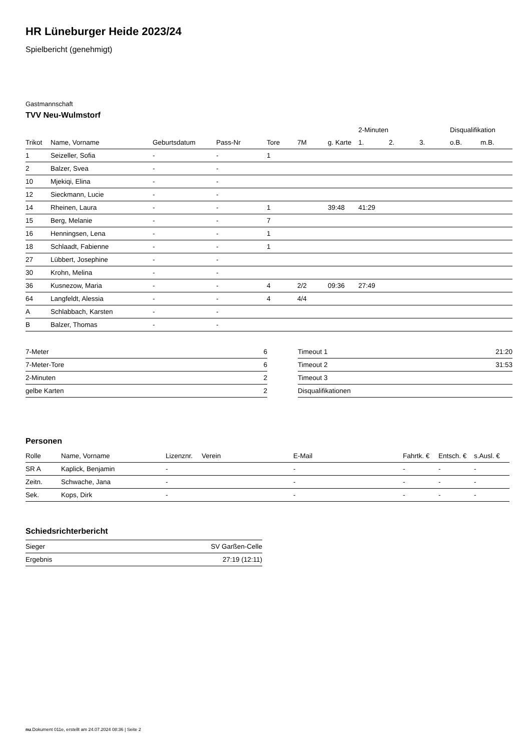HR Lüneburger Heide 2023/24
Spielbericht (genehmigt)
Gastmannschaft
TVV Neu-Wulmstorf
| | | | | | | | 2-Minuten | | | Disqualifikation | |
| --- | --- | --- | --- | --- | --- | --- | --- | --- | --- | --- | --- |
| Trikot | Name, Vorname | Geburtsdatum | Pass-Nr | Tore | 7M | g. Karte | 1. | 2. | 3. | o.B. | m.B. |
| 1 | Seizeller, Sofia | - | - | 1 | | | | | | | |
| 2 | Balzer, Svea | - | - | | | | | | | | |
| 10 | Mjekiqi, Elina | - | - | | | | | | | | |
| 12 | Sieckmann, Lucie | - | - | | | | | | | | |
| 14 | Rheinen, Laura | - | - | 1 | | 39:48 | 41:29 | | | | |
| 15 | Berg, Melanie | - | - | 7 | | | | | | | |
| 16 | Henningsen, Lena | - | - | 1 | | | | | | | |
| 18 | Schlaadt, Fabienne | - | - | 1 | | | | | | | |
| 27 | Lübbert, Josephine | - | - | | | | | | | | |
| 30 | Krohn, Melina | - | - | | | | | | | | |
| 36 | Kusnezow, Maria | - | - | 4 | 2/2 | 09:36 | 27:49 | | | | |
| 64 | Langfeldt, Alessia | - | - | 4 | 4/4 | | | | | | |
| A | Schlabbach, Karsten | - | - | | | | | | | | |
| B | Balzer, Thomas | - | - | | | | | | | | |
| 7-Meter | 6 |
| 7-Meter-Tore | 6 |
| 2-Minuten | 2 |
| gelbe Karten | 2 |
| Timeout 1 | 21:20 |
| Timeout 2 | 31:53 |
| Timeout 3 | |
| Disqualifikationen | |
Personen
| Rolle | Name, Vorname | Lizenznr. | Verein | E-Mail | Fahrtk. € | Entsch. € | s.Ausl. € |
| --- | --- | --- | --- | --- | --- | --- | --- |
| SR A | Kaplick, Benjamin | - | | - | - | - | - |
| Zeitn. | Schwache, Jana | - | | - | - | - | - |
| Sek. | Kops, Dirk | - | | - | - | - | - |
Schiedsrichterbericht
| Sieger | SV Garßen-Celle |
| Ergebnis | 27:19 (12:11) |
nu.Dokument 011e, erstellt am 24.07.2024 08:36 | Seite 2